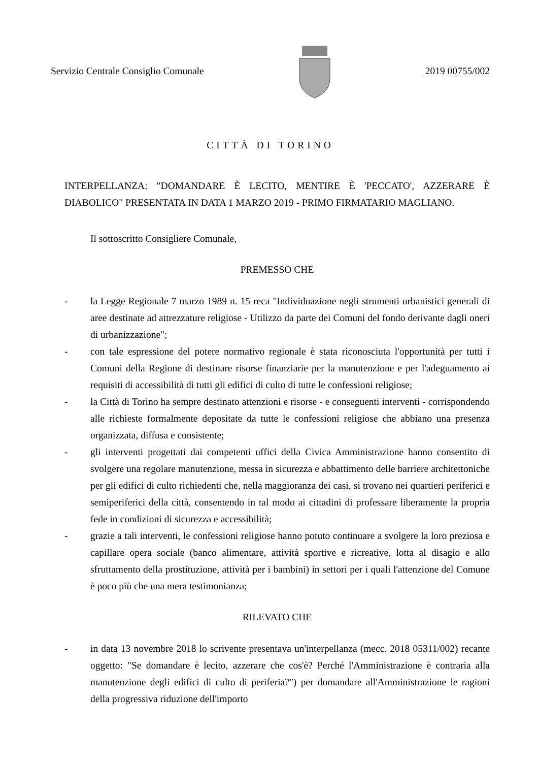Servizio Centrale Consiglio Comunale
2019 00755/002
CITTÀ DI TORINO
INTERPELLANZA: "DOMANDARE È LECITO, MENTIRE È 'PECCATO', AZZERARE È DIABOLICO" PRESENTATA IN DATA 1 MARZO 2019 - PRIMO FIRMATARIO MAGLIANO.
Il sottoscritto Consigliere Comunale,
PREMESSO CHE
- la Legge Regionale 7 marzo 1989 n. 15 reca "Individuazione negli strumenti urbanistici generali di aree destinate ad attrezzature religiose - Utilizzo da parte dei Comuni del fondo derivante dagli oneri di urbanizzazione";
- con tale espressione del potere normativo regionale è stata riconosciuta l'opportunità per tutti i Comuni della Regione di destinare risorse finanziarie per la manutenzione e per l'adeguamento ai requisiti di accessibilità di tutti gli edifici di culto di tutte le confessioni religiose;
- la Città di Torino ha sempre destinato attenzioni e risorse - e conseguenti interventi - corrispondendo alle richieste formalmente depositate da tutte le confessioni religiose che abbiano una presenza organizzata, diffusa e consistente;
- gli interventi progettati dai competenti uffici della Civica Amministrazione hanno consentito di svolgere una regolare manutenzione, messa in sicurezza e abbattimento delle barriere architettoniche per gli edifici di culto richiedenti che, nella maggioranza dei casi, si trovano nei quartieri periferici e semiperiferici della città, consentendo in tal modo ai cittadini di professare liberamente la propria fede in condizioni di sicurezza e accessibilità;
- grazie a tali interventi, le confessioni religiose hanno potuto continuare a svolgere la loro preziosa e capillare opera sociale (banco alimentare, attività sportive e ricreative, lotta al disagio e allo sfruttamento della prostituzione, attività per i bambini) in settori per i quali l'attenzione del Comune è poco più che una mera testimonianza;
RILEVATO CHE
- in data 13 novembre 2018 lo scrivente presentava un'interpellanza (mecc. 2018 05311/002) recante oggetto: "Se domandare è lecito, azzerare che cos'è? Perché l'Amministrazione è contraria alla manutenzione degli edifici di culto di periferia?") per domandare all'Amministrazione le ragioni della progressiva riduzione dell'importo